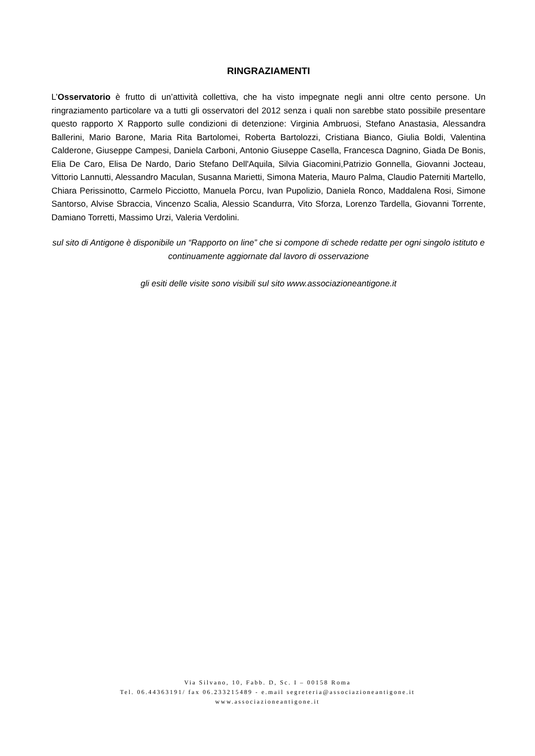RINGRAZIAMENTI
L’Osservatorio è frutto di un’attività collettiva, che ha visto impegnate negli anni oltre cento persone. Un ringraziamento particolare va a tutti gli osservatori del 2012 senza i quali non sarebbe stato possibile presentare questo rapporto X Rapporto sulle condizioni di detenzione: Virginia Ambruosi, Stefano Anastasia, Alessandra Ballerini, Mario Barone, Maria Rita Bartolomei, Roberta Bartolozzi, Cristiana Bianco, Giulia Boldi, Valentina Calderone, Giuseppe Campesi, Daniela Carboni, Antonio Giuseppe Casella, Francesca Dagnino, Giada De Bonis, Elia De Caro, Elisa De Nardo, Dario Stefano Dell'Aquila, Silvia Giacomini,Patrizio Gonnella, Giovanni Jocteau, Vittorio Lannutti, Alessandro Maculan, Susanna Marietti, Simona Materia, Mauro Palma, Claudio Paterniti Martello, Chiara Perissinotto, Carmelo Picciotto, Manuela Porcu, Ivan Pupolizio, Daniela Ronco, Maddalena Rosi, Simone Santorso, Alvise Sbraccia, Vincenzo Scalia, Alessio Scandurra, Vito Sforza, Lorenzo Tardella, Giovanni Torrente, Damiano Torretti, Massimo Urzi, Valeria Verdolini.
sul sito di Antigone è disponibile un “Rapporto on line” che si compone di schede redatte per ogni singolo istituto e continuamente aggiornate dal lavoro di osservazione
gli esiti delle visite sono visibili sul sito www.associazioneantigone.it
Via Silvano, 10, Fabb. D, Sc. I – 00158 Roma
Tel. 06.44363191/ fax 06.233215489 - e.mail segreteria@associazioneantigone.it
www.associazioneantigone.it